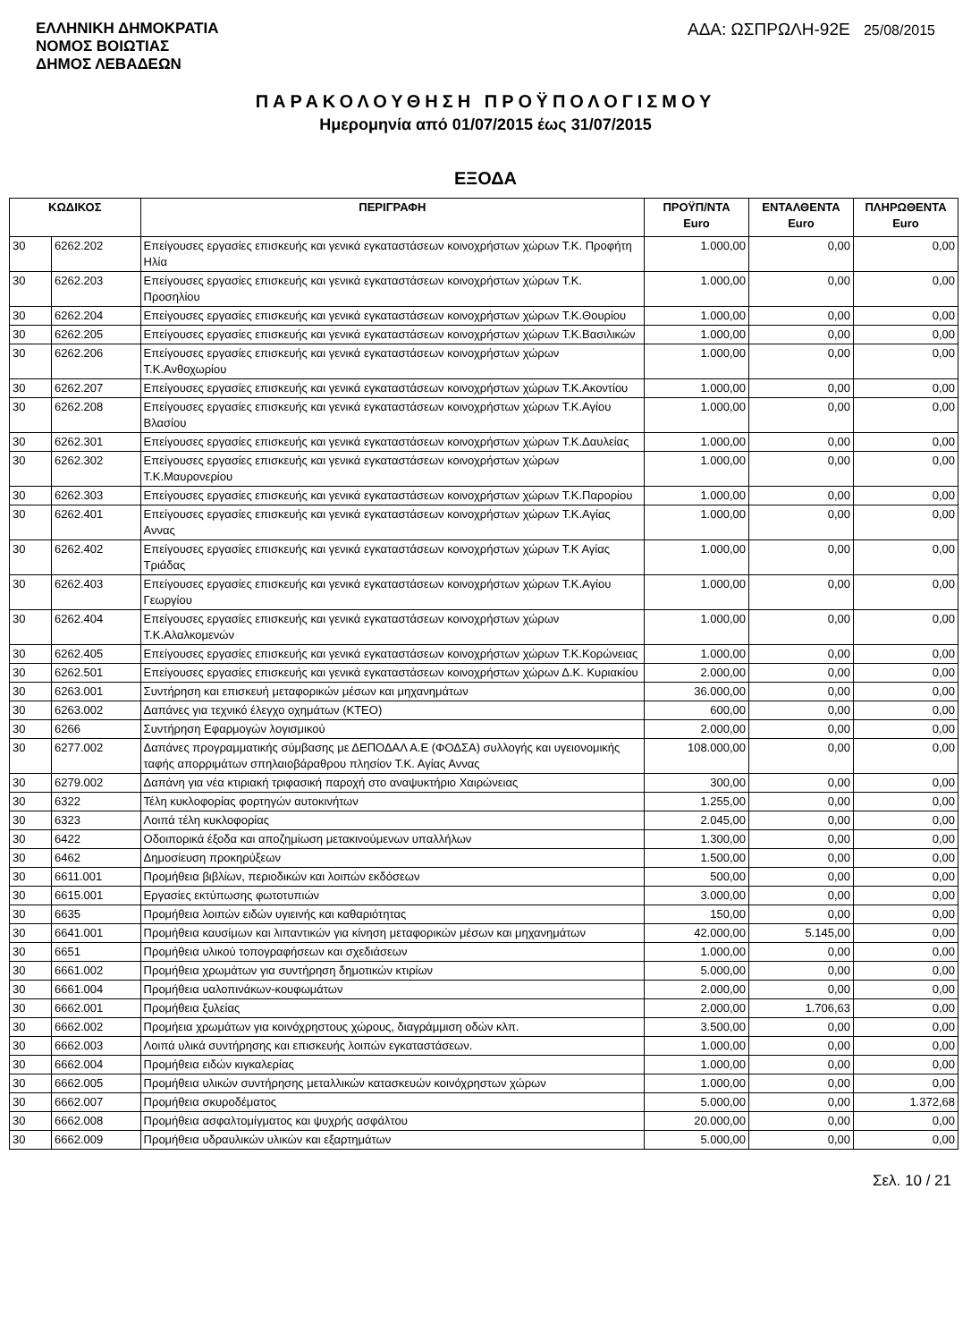ΕΛΛΗΝΙΚΗ ΔΗΜΟΚΡΑΤΙΑ
ΝΟΜΟΣ ΒΟΙΩΤΙΑΣ
ΔΗΜΟΣ ΛΕΒΑΔΕΩΝ
ΑΔΑ: ΩΣΠΡΩΛΗ-92Ε 25/08/2015
ΠΑΡΑΚΟΛΟΥΘΗΣΗ ΠΡΟΫΠΟΛΟΓΙΣΜΟΥ
Ημερομηνία από 01/07/2015 έως 31/07/2015
ΕΞΟΔΑ
| ΚΩΔΙΚΟΣ | | ΠΕΡΙΓΡΑΦΗ | ΠΡΟΫΠ/ΝΤΑ Euro | ΕΝΤΑΛΘΕΝΤΑ Euro | ΠΛΗΡΩΘΕΝΤΑ Euro |
| --- | --- | --- | --- | --- | --- |
| 30 | 6262.202 | Επείγουσες εργασίες επισκευής και γενικά εγκαταστάσεων κοινοχρήστων χώρων Τ.Κ. Προφήτη Ηλία | 1.000,00 | 0,00 | 0,00 |
| 30 | 6262.203 | Επείγουσες εργασίες επισκευής και γενικά εγκαταστάσεων κοινοχρήστων χώρων Τ.Κ. Προσηλίου | 1.000,00 | 0,00 | 0,00 |
| 30 | 6262.204 | Επείγουσες εργασίες επισκευής και γενικά εγκαταστάσεων κοινοχρήστων χώρων Τ.Κ.Θουρίου | 1.000,00 | 0,00 | 0,00 |
| 30 | 6262.205 | Επείγουσες εργασίες επισκευής και γενικά εγκαταστάσεων κοινοχρήστων χώρων Τ.Κ.Βασιλικών | 1.000,00 | 0,00 | 0,00 |
| 30 | 6262.206 | Επείγουσες εργασίες επισκευής και γενικά εγκαταστάσεων κοινοχρήστων χώρων Τ.Κ.Ανθοχωρίου | 1.000,00 | 0,00 | 0,00 |
| 30 | 6262.207 | Επείγουσες εργασίες επισκευής και γενικά εγκαταστάσεων κοινοχρήστων χώρων Τ.Κ.Ακοντίου | 1.000,00 | 0,00 | 0,00 |
| 30 | 6262.208 | Επείγουσες εργασίες επισκευής και γενικά εγκαταστάσεων κοινοχρήστων χώρων Τ.Κ.Αγίου Βλασίου | 1.000,00 | 0,00 | 0,00 |
| 30 | 6262.301 | Επείγουσες εργασίες επισκευής και γενικά εγκαταστάσεων κοινοχρήστων χώρων Τ.Κ.Δαυλείας | 1.000,00 | 0,00 | 0,00 |
| 30 | 6262.302 | Επείγουσες εργασίες επισκευής και γενικά εγκαταστάσεων κοινοχρήστων χώρων Τ.Κ.Μαυρονερίου | 1.000,00 | 0,00 | 0,00 |
| 30 | 6262.303 | Επείγουσες εργασίες επισκευής και γενικά εγκαταστάσεων κοινοχρήστων χώρων Τ.Κ.Παρορίου | 1.000,00 | 0,00 | 0,00 |
| 30 | 6262.401 | Επείγουσες εργασίες επισκευής και γενικά εγκαταστάσεων κοινοχρήστων χώρων Τ.Κ.Αγίας Αννας | 1.000,00 | 0,00 | 0,00 |
| 30 | 6262.402 | Επείγουσες εργασίες επισκευής και γενικά εγκαταστάσεων κοινοχρήστων χώρων Τ.Κ Αγίας Τριάδας | 1.000,00 | 0,00 | 0,00 |
| 30 | 6262.403 | Επείγουσες εργασίες επισκευής και γενικά εγκαταστάσεων κοινοχρήστων χώρων Τ.Κ.Αγίου Γεωργίου | 1.000,00 | 0,00 | 0,00 |
| 30 | 6262.404 | Επείγουσες εργασίες επισκευής και γενικά εγκαταστάσεων κοινοχρήστων χώρων Τ.Κ.Αλαλκομενών | 1.000,00 | 0,00 | 0,00 |
| 30 | 6262.405 | Επείγουσες εργασίες επισκευής και γενικά εγκαταστάσεων κοινοχρήστων χώρων Τ.Κ.Κορώνειας | 1.000,00 | 0,00 | 0,00 |
| 30 | 6262.501 | Επείγουσες εργασίες επισκευής και γενικά εγκαταστάσεων κοινοχρήστων χώρων Δ.Κ. Κυριακίου | 2.000,00 | 0,00 | 0,00 |
| 30 | 6263.001 | Συντήρηση και επισκευή μεταφορικών μέσων και μηχανημάτων | 36.000,00 | 0,00 | 0,00 |
| 30 | 6263.002 | Δαπάνες για τεχνικό έλεγχο οχημάτων (ΚΤΕΟ) | 600,00 | 0,00 | 0,00 |
| 30 | 6266 | Συντήρηση Εφαρμογών λογισμικού | 2.000,00 | 0,00 | 0,00 |
| 30 | 6277.002 | Δαπάνες προγραμματικής σύμβασης με ΔΕΠΟΔΑΛ Α.Ε (ΦΟΔΣΑ) συλλογής και υγειονομικής ταφής απορριμάτων σπηλαιοβάραθρου πλησίον Τ.Κ. Αγίας Αννας | 108.000,00 | 0,00 | 0,00 |
| 30 | 6279.002 | Δαπάνη για νέα κτιριακή τριφασική παροχή στο αναψυκτήριο Χαιρώνειας | 300,00 | 0,00 | 0,00 |
| 30 | 6322 | Τέλη κυκλοφορίας φορτηγών αυτοκινήτων | 1.255,00 | 0,00 | 0,00 |
| 30 | 6323 | Λοιπά τέλη κυκλοφορίας | 2.045,00 | 0,00 | 0,00 |
| 30 | 6422 | Οδοιπορικά έξοδα και αποζημίωση μετακινούμενων υπαλλήλων | 1.300,00 | 0,00 | 0,00 |
| 30 | 6462 | Δημοσίευση προκηρύξεων | 1.500,00 | 0,00 | 0,00 |
| 30 | 6611.001 | Προμήθεια βιβλίων, περιοδικών και λοιπών εκδόσεων | 500,00 | 0,00 | 0,00 |
| 30 | 6615.001 | Εργασίες εκτύπωσης φωτοτυπιών | 3.000,00 | 0,00 | 0,00 |
| 30 | 6635 | Προμήθεια λοιπών ειδών υγιεινής και καθαριότητας | 150,00 | 0,00 | 0,00 |
| 30 | 6641.001 | Προμήθεια καυσίμων και λιπαντικών για κίνηση μεταφορικών μέσων και μηχανημάτων | 42.000,00 | 5.145,00 | 0,00 |
| 30 | 6651 | Προμήθεια υλικού τοπογραφήσεων και σχεδιάσεων | 1.000,00 | 0,00 | 0,00 |
| 30 | 6661.002 | Προμήθεια χρωμάτων για συντήρηση δημοτικών κτιρίων | 5.000,00 | 0,00 | 0,00 |
| 30 | 6661.004 | Προμήθεια υαλοπινάκων-κουφωμάτων | 2.000,00 | 0,00 | 0,00 |
| 30 | 6662.001 | Προμήθεια ξυλείας | 2.000,00 | 1.706,63 | 0,00 |
| 30 | 6662.002 | Προμήεια χρωμάτων για κοινόχρηστους χώρους, διαγράμμιση οδών κλπ. | 3.500,00 | 0,00 | 0,00 |
| 30 | 6662.003 | Λοιπά υλικά συντήρησης και επισκευής λοιπών εγκαταστάσεων. | 1.000,00 | 0,00 | 0,00 |
| 30 | 6662.004 | Προμήθεια ειδών κιγκαλερίας | 1.000,00 | 0,00 | 0,00 |
| 30 | 6662.005 | Προμήθεια υλικών συντήρησης μεταλλικών κατασκευών κοινόχρηστων χώρων | 1.000,00 | 0,00 | 0,00 |
| 30 | 6662.007 | Προμήθεια σκυροδέματος | 5.000,00 | 0,00 | 1.372,68 |
| 30 | 6662.008 | Προμήθεια ασφαλτομίγματος και ψυχρής ασφάλτου | 20.000,00 | 0,00 | 0,00 |
| 30 | 6662.009 | Προμήθεια υδραυλικών υλικών και εξαρτημάτων | 5.000,00 | 0,00 | 0,00 |
Σελ. 10 / 21